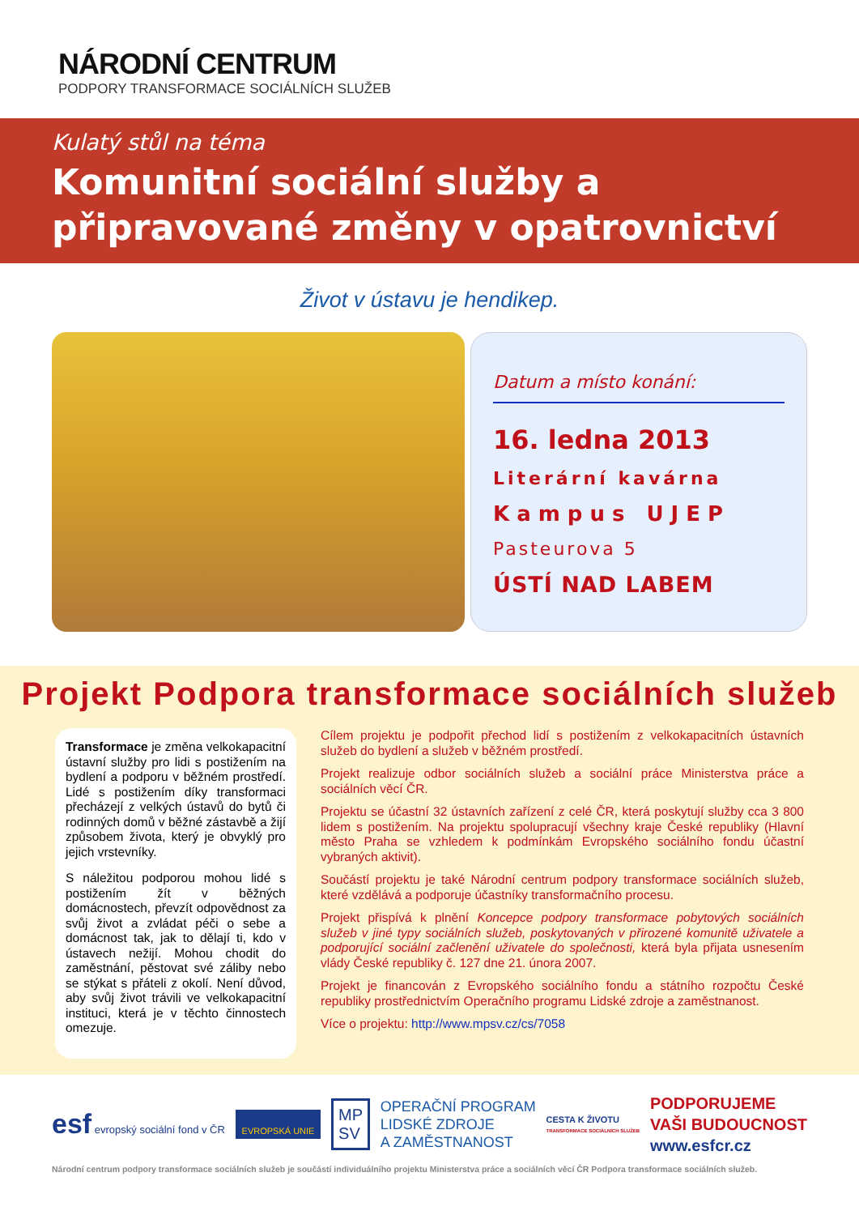NÁRODNÍ CENTRUM
PODPORY TRANSFORMACE SOCIÁLNÍCH SLUŽEB
Kulatý stůl na téma
Komunitní sociální služby a připravované změny v opatrovnictví
Život v ústavu je hendikep.
Datum a místo konání:
16. ledna 2013
Literární kavárna
Kampus UJEP
Pasteurova 5
ÚSTÍ NAD LABEM
Projekt Podpora transformace sociálních služeb
Transformace je změna velkokapacitní ústavní služby pro lidi s postižením na bydlení a podporu v běžném prostředí. Lidé s postižením díky transformaci přecházejí z velkých ústavů do bytů či rodinných domů v běžné zástavbě a žijí způsobem života, který je obvyklý pro jejich vrstevníky.
S náležitou podporou mohou lidé s postižením žít v běžných domácnostech, převzít odpovědnost za svůj život a zvládat péči o sebe a domácnost tak, jak to dělají ti, kdo v ústavech nežijí. Mohou chodit do zaměstnání, pěstovat své záliby nebo se stýkat s přáteli z okolí. Není důvod, aby svůj život trávili ve velkokapacitní instituci, která je v těchto činnostech omezuje.
Cílem projektu je podpořit přechod lidí s postižením z velkokapacitních ústavních služeb do bydlení a služeb v běžném prostředí.
Projekt realizuje odbor sociálních služeb a sociální práce Ministerstva práce a sociálních věcí ČR.
Projektu se účastní 32 ústavních zařízení z celé ČR, která poskytují služby cca 3 800 lidem s postižením. Na projektu spolupracují všechny kraje České republiky (Hlavní město Praha se vzhledem k podmínkám Evropského sociálního fondu účastní vybraných aktivit).
Součástí projektu je také Národní centrum podpory transformace sociálních služeb, které vzdělává a podporuje účastníky transformačního procesu.
Projekt přispívá k plnění Koncepce podpory transformace pobytových sociálních služeb v jiné typy sociálních služeb, poskytovaných v přirozené komunitě uživatele a podporující sociální začlenění uživatele do společnosti, která byla přijata usnesením vlády České republiky č. 127 dne 21. února 2007.
Projekt je financován z Evropského sociálního fondu a státního rozpočtu České republiky prostřednictvím Operačního programu Lidské zdroje a zaměstnanost.
Více o projektu: http://www.mpsv.cz/cs/7058
esf evropský sociální fond v ČR
EVROPSKÁ UNIE
MP
SV
OPERAČNÍ PROGRAM
LIDSKÉ ZDROJE
A ZAMĚSTNANOST
CESTA K ŽIVOTU
TRANSFORMACE SOCIÁLNÍCH SLUŽEB
PODPORUJEME
VAŠI BUDOUCNOST
www.esfcr.cz
Národní centrum podpory transformace sociálních služeb je součástí individuálního projektu Ministerstva práce a sociálních věcí ČR Podpora transformace sociálních služeb.